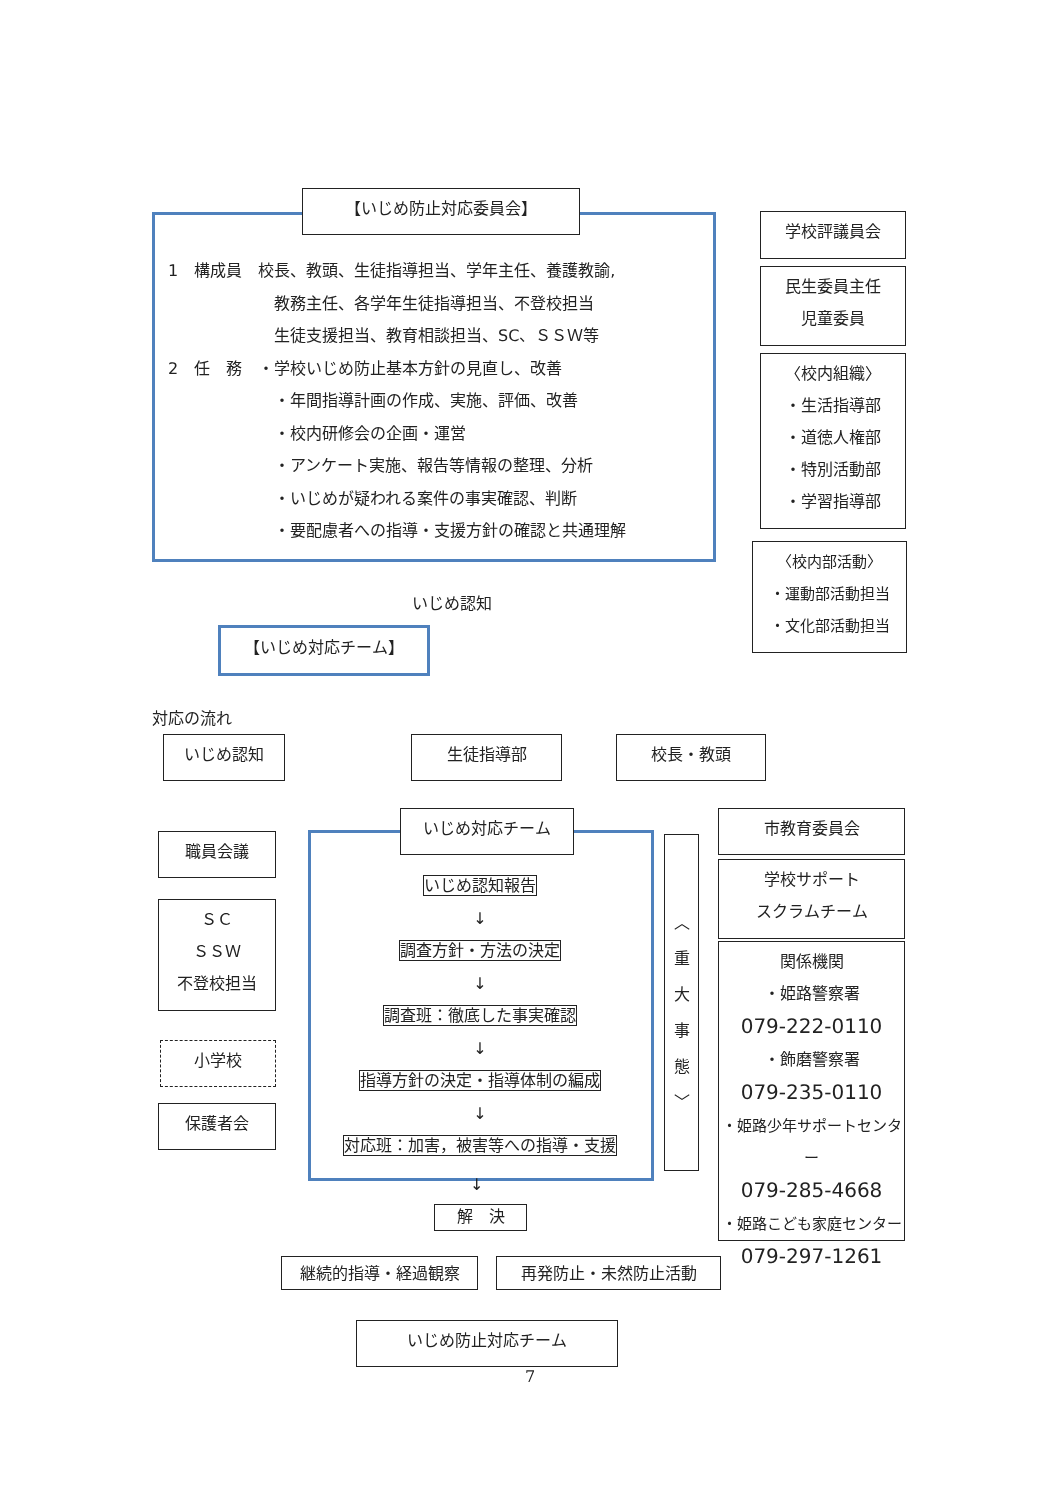【いじめ防止対応委員会】
1　構成員　校長、教頭、生徒指導担当、学年主任、養護教諭,
教務主任、各学年生徒指導担当、不登校担当
生徒支援担当、教育相談担当、SC、ＳＳＷ等
2　任　務　・学校いじめ防止基本方針の見直し、改善
・年間指導計画の作成、実施、評価、改善
・校内研修会の企画・運営
・アンケート実施、報告等情報の整理、分析
・いじめが疑われる案件の事実確認、判断
・要配慮者への指導・支援方針の確認と共通理解
学校評議員会
民生委員主任
児童委員
〈校内組織〉
・生活指導部
・道徳人権部
・特別活動部
・学習指導部
〈校内部活動〉
・運動部活動担当
・文化部活動担当
いじめ認知
【いじめ対応チーム】
対応の流れ
いじめ認知 生徒指導部 校長・教頭
いじめ対応チーム
いじめ認知報告
↓
調査方針・方法の決定
↓
調査班：徹底した事実確認
↓
指導方針の決定・指導体制の編成
↓
対応班：加害，被害等への指導・支援
職員会議
ＳＣ
ＳＳＷ
不登校担当
小学校
保護者会
︿
重
大
事
態
﹀
市教育委員会
学校サポート
スクラムチーム
関係機関
・姫路警察署
079-222-0110
・飾磨警察署
079-235-0110
・姫路少年サポートセンター
079-285-4668
・姫路こども家庭センター
079-297-1261
↓
解　決
継続的指導・経過観察 再発防止・未然防止活動
いじめ防止対応チーム
7